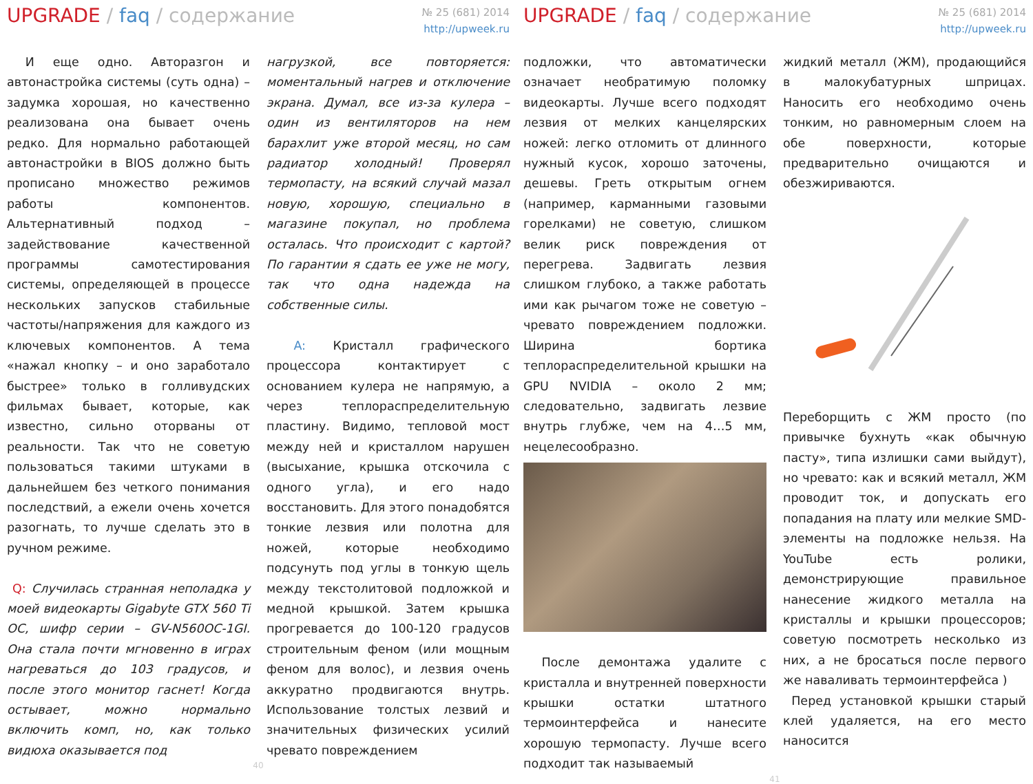UPGRADE / faq / содержание
№ 25 (681) 2014
http://upweek.ru
И еще одно. Авторазгон и автонастройка системы (суть одна) – задумка хорошая, но качественно реализована она бывает очень редко. Для нормально работающей автонастройки в BIOS должно быть прописано множество режимов работы компонентов. Альтернативный подход – задействование качественной программы самотестирования системы, определяющей в процессе нескольких запусков стабильные частоты/напряжения для каждого из ключевых компонентов. А тема «нажал кнопку – и оно заработало быстрее» только в голливудских фильмах бывает, которые, как известно, сильно оторваны от реальности. Так что не советую пользоваться такими штуками в дальнейшем без четкого понимания последствий, а ежели очень хочется разогнать, то лучше сделать это в ручном режиме.
Q: Случилась странная неполадка у моей видеокарты Gigabyte GTX 560 Ti OC, шифр серии – GV-N560OC-1GI. Она стала почти мгновенно в играх нагреваться до 103 градусов, и после этого монитор гаснет! Когда остывает, можно нормально включить комп, но, как только видюха оказывается под
нагрузкой, все повторяется: моментальный нагрев и отключение экрана. Думал, все из-за кулера – один из вентиляторов на нем барахлит уже второй месяц, но сам радиатор холодный! Проверял термопасту, на всякий случай мазал новую, хорошую, специально в магазине покупал, но проблема осталась. Что происходит с картой? По гарантии я сдать ее уже не могу, так что одна надежда на собственные силы.
A: Кристалл графического процессора контактирует с основанием кулера не напрямую, а через теплораспределительную пластину. Видимо, тепловой мост между ней и кристаллом нарушен (высыхание, крышка отскочила с одного угла), и его надо восстановить. Для этого понадобятся тонкие лезвия или полотна для ножей, которые необходимо подсунуть под углы в тонкую щель между текстолитовой подложкой и медной крышкой. Затем крышка прогревается до 100-120 градусов строительным феном (или мощным феном для волос), и лезвия очень аккуратно продвигаются внутрь. Использование толстых лезвий и значительных физических усилий чревато повреждением
40
UPGRADE / faq / содержание
№ 25 (681) 2014
http://upweek.ru
подложки, что автоматически означает необратимую поломку видеокарты. Лучше всего подходят лезвия от мелких канцелярских ножей: легко отломить от длинного нужный кусок, хорошо заточены, дешевы. Греть открытым огнем (например, карманными газовыми горелками) не советую, слишком велик риск повреждения от перегрева. Задвигать лезвия слишком глубоко, а также работать ими как рычагом тоже не советую – чревато повреждением подложки. Ширина бортика теплораспределительной крышки на GPU NVIDIA – около 2 мм; следовательно, задвигать лезвие внутрь глубже, чем на 4…5 мм, нецелесообразно.
После демонтажа удалите с кристалла и внутренней поверхности крышки остатки штатного термоинтерфейса и нанесите хорошую термопасту. Лучше всего подходит так называемый
жидкий металл (ЖМ), продающийся в малокубатурных шприцах. Наносить его необходимо очень тонким, но равномерным слоем на обе поверхности, которые предварительно очищаются и обезжириваются.
Переборщить с ЖМ просто (по привычке бухнуть «как обычную пасту», типа излишки сами выйдут), но чревато: как и всякий металл, ЖМ проводит ток, и допускать его попадания на плату или мелкие SMD-элементы на подложке нельзя. На YouTube есть ролики, демонстрирующие правильное нанесение жидкого металла на кристаллы и крышки процессоров; советую посмотреть несколько из них, а не бросаться после первого же наваливать термоинтерфейса )
Перед установкой крышки старый клей удаляется, на его место наносится
41